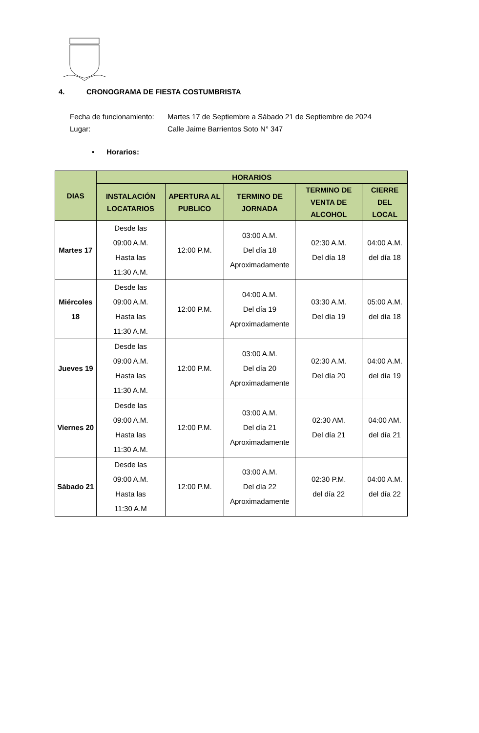4. CRONOGRAMA DE FIESTA COSTUMBRISTA
Fecha de funcionamiento: Martes 17 de Septiembre a Sábado 21 de Septiembre de 2024
Lugar: Calle Jaime Barrientos Soto N° 347
• Horarios:
| DIAS | HORARIOS | | | | |
| --- | --- | --- | --- | --- | --- |
| | INSTALACIÓN LOCATARIOS | APERTURA AL PUBLICO | TERMINO DE JORNADA | TERMINO DE VENTA DE ALCOHOL | CIERRE DEL LOCAL |
| Martes 17 | Desde las 09:00 A.M. Hasta las 11:30 A.M. | 12:00 P.M. | 03:00 A.M. Del día 18 Aproximadamente | 02:30 A.M. Del día 18 | 04:00 A.M. del día 18 |
| Miércoles 18 | Desde las 09:00 A.M. Hasta las 11:30 A.M. | 12:00 P.M. | 04:00 A.M. Del día 19 Aproximadamente | 03:30 A.M. Del día 19 | 05:00 A.M. del día 18 |
| Jueves 19 | Desde las 09:00 A.M. Hasta las 11:30 A.M. | 12:00 P.M. | 03:00 A.M. Del día 20 Aproximadamente | 02:30 A.M. Del día 20 | 04:00 A.M. del día 19 |
| Viernes 20 | Desde las 09:00 A.M. Hasta las 11:30 A.M. | 12:00 P.M. | 03:00 A.M. Del día 21 Aproximadamente | 02:30 AM. Del día 21 | 04:00 AM. del día 21 |
| Sábado 21 | Desde las 09:00 A.M. Hasta las 11:30 A.M | 12:00 P.M. | 03:00 A.M. Del día 22 Aproximadamente | 02:30 P.M. del día 22 | 04:00 A.M. del día 22 |